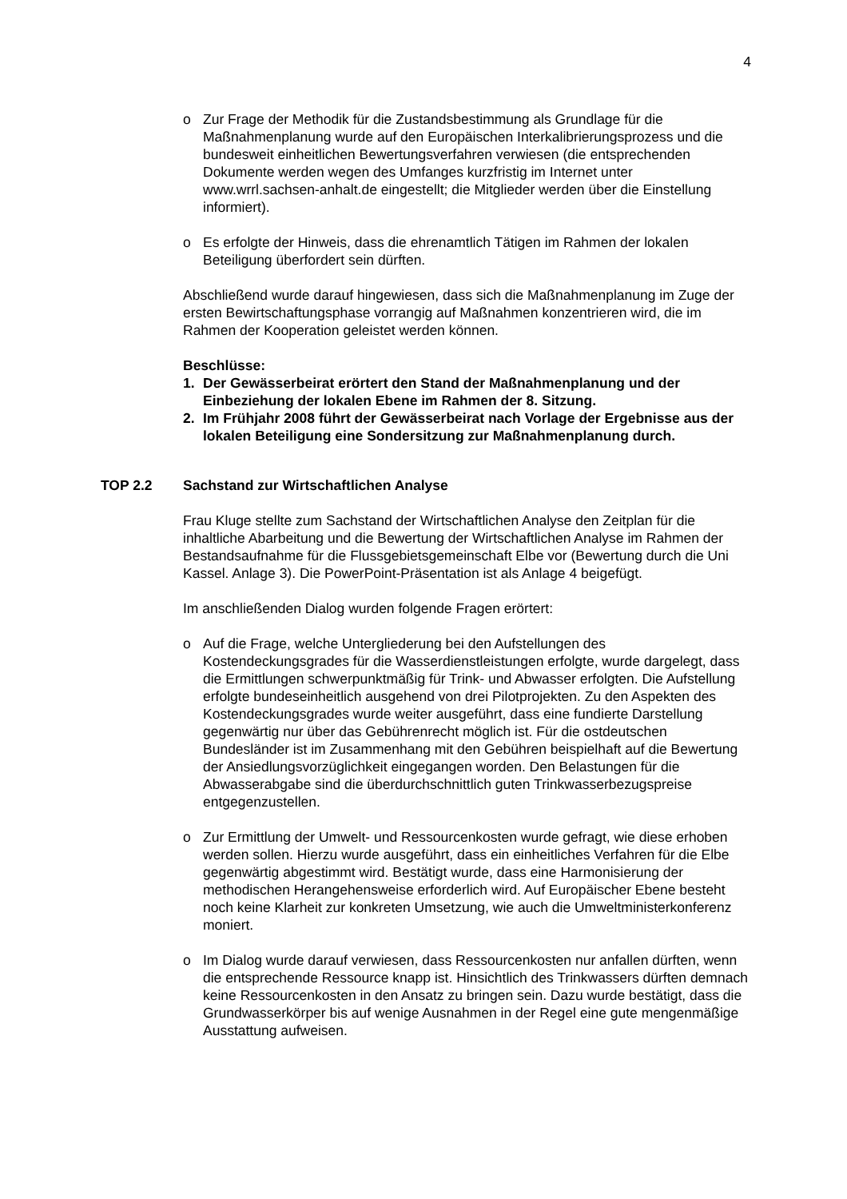4
o Zur Frage der Methodik für die Zustandsbestimmung als Grundlage für die Maßnahmenplanung wurde auf den Europäischen Interkalibrierungsprozess und die bundesweit einheitlichen Bewertungsverfahren verwiesen (die entsprechenden Dokumente werden wegen des Umfanges kurzfristig im Internet unter www.wrrl.sachsen-anhalt.de eingestellt; die Mitglieder werden über die Einstellung informiert).
o Es erfolgte der Hinweis, dass die ehrenamtlich Tätigen im Rahmen der lokalen Beteiligung überfordert sein dürften.
Abschließend wurde darauf hingewiesen, dass sich die Maßnahmenplanung im Zuge der ersten Bewirtschaftungsphase vorrangig auf Maßnahmen konzentrieren wird, die im Rahmen der Kooperation geleistet werden können.
Beschlüsse:
1. Der Gewässerbeirat erörtert den Stand der Maßnahmenplanung und der Einbeziehung der lokalen Ebene im Rahmen der 8. Sitzung.
2. Im Frühjahr 2008 führt der Gewässerbeirat nach Vorlage der Ergebnisse aus der lokalen Beteiligung eine Sondersitzung zur Maßnahmenplanung durch.
TOP 2.2 Sachstand zur Wirtschaftlichen Analyse
Frau Kluge stellte zum Sachstand der Wirtschaftlichen Analyse den Zeitplan für die inhaltliche Abarbeitung und die Bewertung der Wirtschaftlichen Analyse im Rahmen der Bestandsaufnahme für die Flussgebietsgemeinschaft Elbe vor (Bewertung durch die Uni Kassel. Anlage 3). Die PowerPoint-Präsentation ist als Anlage 4 beigefügt.
Im anschließenden Dialog wurden folgende Fragen erörtert:
o Auf die Frage, welche Untergliederung bei den Aufstellungen des Kostendeckungsgrades für die Wasserdienstleistungen erfolgte, wurde dargelegt, dass die Ermittlungen schwerpunktmäßig für Trink- und Abwasser erfolgten. Die Aufstellung erfolgte bundeseinheitlich ausgehend von drei Pilotprojekten. Zu den Aspekten des Kostendeckungsgrades wurde weiter ausgeführt, dass eine fundierte Darstellung gegenwärtig nur über das Gebührenrecht möglich ist. Für die ostdeutschen Bundesländer ist im Zusammenhang mit den Gebühren beispielhaft auf die Bewertung der Ansiedlungsvorzüglichkeit eingegangen worden. Den Belastungen für die Abwasserabgabe sind die überdurchschnittlich guten Trinkwasserbezugspreise entgegenzustellen.
o Zur Ermittlung der Umwelt- und Ressourcenkosten wurde gefragt, wie diese erhoben werden sollen. Hierzu wurde ausgeführt, dass ein einheitliches Verfahren für die Elbe gegenwärtig abgestimmt wird. Bestätigt wurde, dass eine Harmonisierung der methodischen Herangehensweise erforderlich wird. Auf Europäischer Ebene besteht noch keine Klarheit zur konkreten Umsetzung, wie auch die Umweltministerkonferenz moniert.
o Im Dialog wurde darauf verwiesen, dass Ressourcenkosten nur anfallen dürften, wenn die entsprechende Ressource knapp ist. Hinsichtlich des Trinkwassers dürften demnach keine Ressourcenkosten in den Ansatz zu bringen sein. Dazu wurde bestätigt, dass die Grundwasserkörper bis auf wenige Ausnahmen in der Regel eine gute mengenmäßige Ausstattung aufweisen.